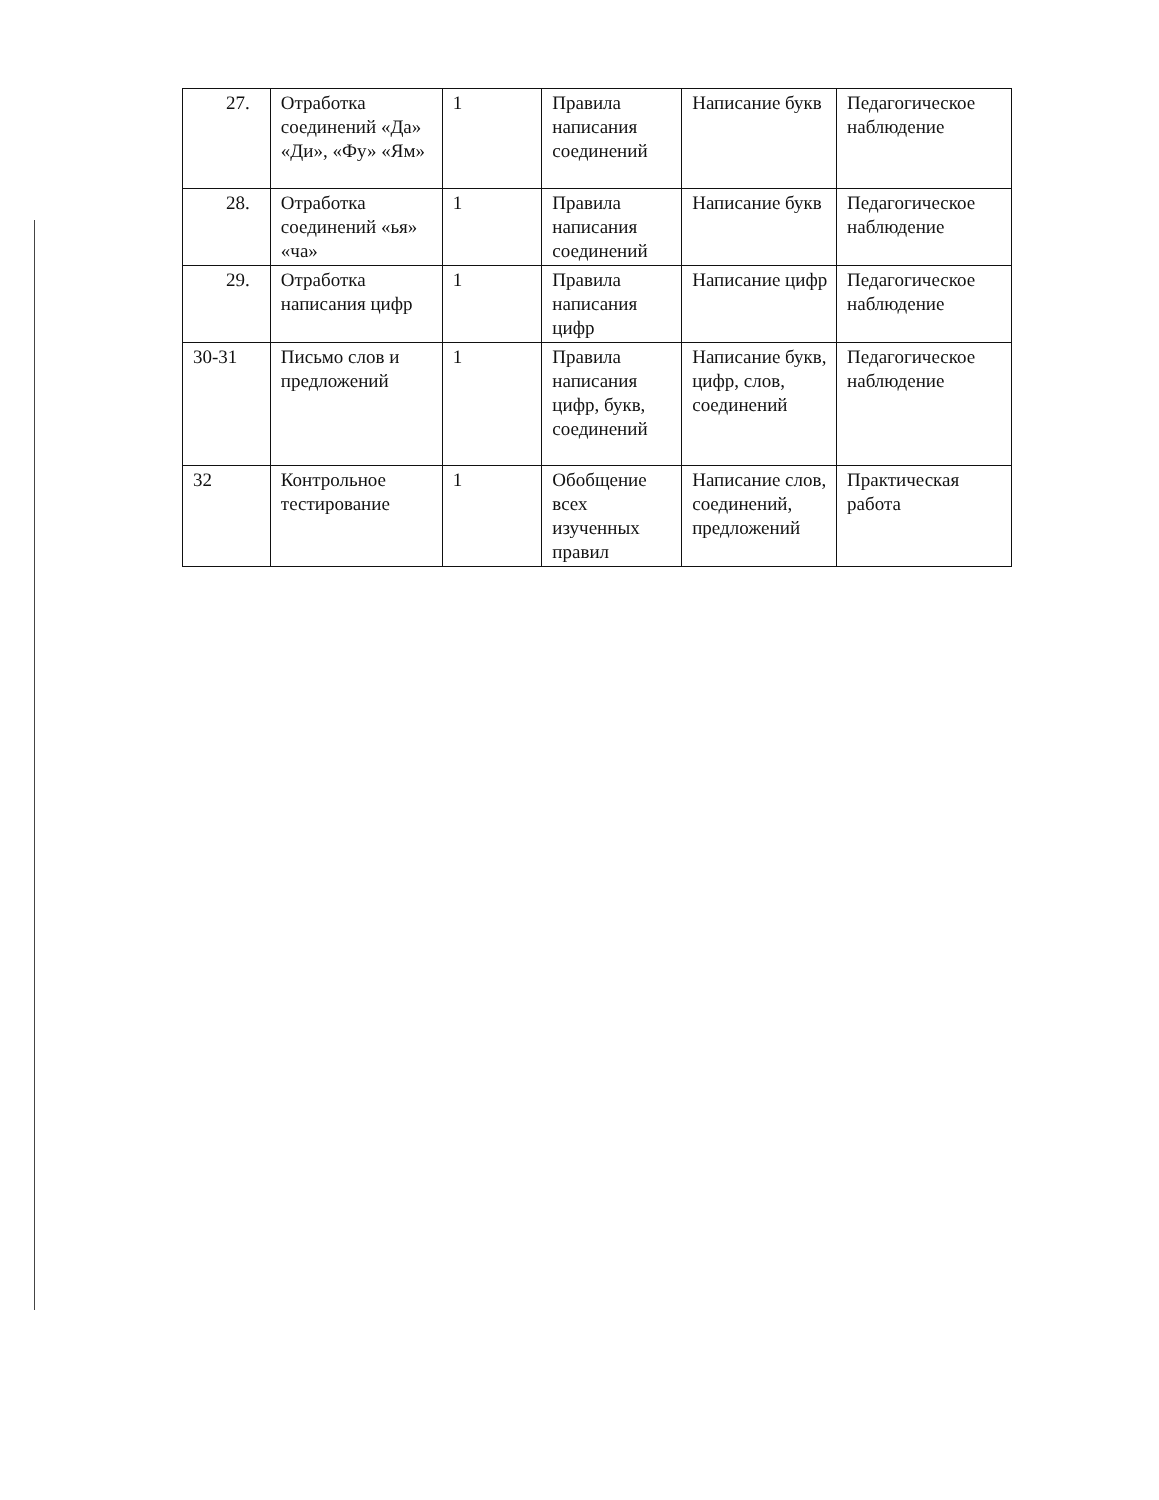| 27. | Отработка соединений «Да» «Ди», «Фу» «Ям» | 1 | Правила написания соединений | Написание букв | Педагогическое наблюдение |
| 28. | Отработка соединений «ья» «ча» | 1 | Правила написания соединений | Написание букв | Педагогическое наблюдение |
| 29. | Отработка написания цифр | 1 | Правила написания цифр | Написание цифр | Педагогическое наблюдение |
| 30-31 | Письмо слов и предложений | 1 | Правила написания цифр, букв, соединений | Написание букв, цифр, слов, соединений | Педагогическое наблюдение |
| 32 | Контрольное тестирование | 1 | Обобщение всех изученных правил | Написание слов, соединений, предложений | Практическая работа |